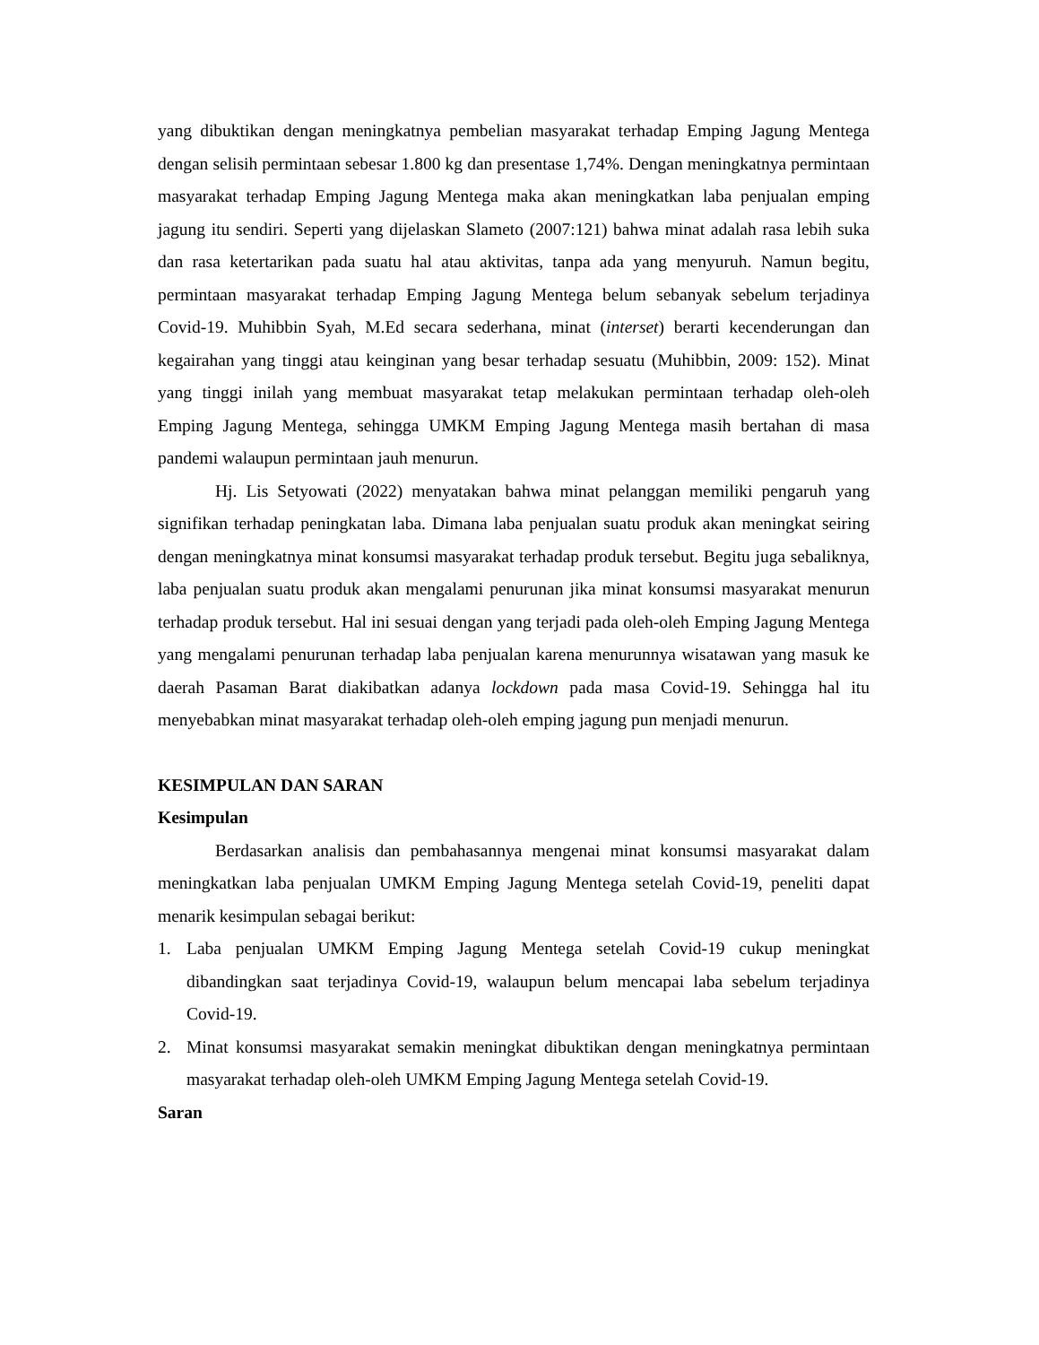yang dibuktikan dengan meningkatnya pembelian masyarakat terhadap Emping Jagung Mentega dengan selisih permintaan sebesar 1.800 kg dan presentase 1,74%. Dengan meningkatnya permintaan masyarakat terhadap Emping Jagung Mentega maka akan meningkatkan laba penjualan emping jagung itu sendiri. Seperti yang dijelaskan Slameto (2007:121) bahwa minat adalah rasa lebih suka dan rasa ketertarikan pada suatu hal atau aktivitas, tanpa ada yang menyuruh. Namun begitu, permintaan masyarakat terhadap Emping Jagung Mentega belum sebanyak sebelum terjadinya Covid-19. Muhibbin Syah, M.Ed secara sederhana, minat (interset) berarti kecenderungan dan kegairahan yang tinggi atau keinginan yang besar terhadap sesuatu (Muhibbin, 2009: 152). Minat yang tinggi inilah yang membuat masyarakat tetap melakukan permintaan terhadap oleh-oleh Emping Jagung Mentega, sehingga UMKM Emping Jagung Mentega masih bertahan di masa pandemi walaupun permintaan jauh menurun.
Hj. Lis Setyowati (2022) menyatakan bahwa minat pelanggan memiliki pengaruh yang signifikan terhadap peningkatan laba. Dimana laba penjualan suatu produk akan meningkat seiring dengan meningkatnya minat konsumsi masyarakat terhadap produk tersebut. Begitu juga sebaliknya, laba penjualan suatu produk akan mengalami penurunan jika minat konsumsi masyarakat menurun terhadap produk tersebut. Hal ini sesuai dengan yang terjadi pada oleh-oleh Emping Jagung Mentega yang mengalami penurunan terhadap laba penjualan karena menurunnya wisatawan yang masuk ke daerah Pasaman Barat diakibatkan adanya lockdown pada masa Covid-19. Sehingga hal itu menyebabkan minat masyarakat terhadap oleh-oleh emping jagung pun menjadi menurun.
KESIMPULAN DAN SARAN
Kesimpulan
Berdasarkan analisis dan pembahasannya mengenai minat konsumsi masyarakat dalam meningkatkan laba penjualan UMKM Emping Jagung Mentega setelah Covid-19, peneliti dapat menarik kesimpulan sebagai berikut:
1. Laba penjualan UMKM Emping Jagung Mentega setelah Covid-19 cukup meningkat dibandingkan saat terjadinya Covid-19, walaupun belum mencapai laba sebelum terjadinya Covid-19.
2. Minat konsumsi masyarakat semakin meningkat dibuktikan dengan meningkatnya permintaan masyarakat terhadap oleh-oleh UMKM Emping Jagung Mentega setelah Covid-19.
Saran